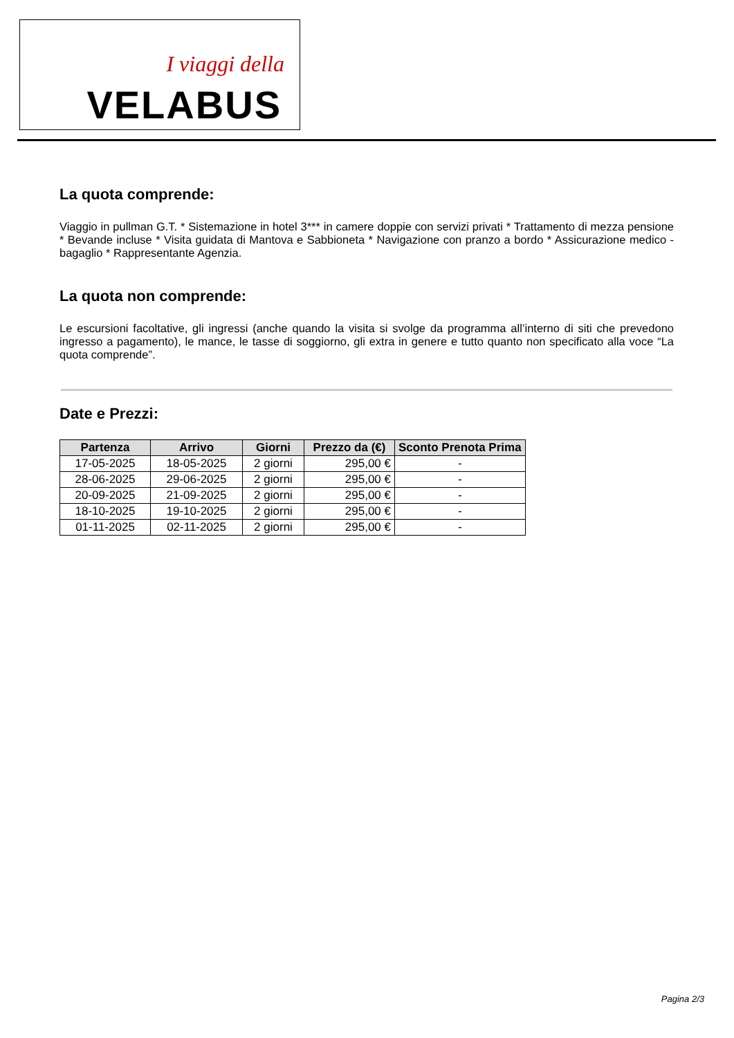I viaggi della
VELABUS
La quota comprende:
Viaggio in pullman G.T. * Sistemazione in hotel 3*** in camere doppie con servizi privati * Trattamento di mezza pensione * Bevande incluse * Visita guidata di Mantova e Sabbioneta * Navigazione con pranzo a bordo * Assicurazione medico - bagaglio * Rappresentante Agenzia.
La quota non comprende:
Le escursioni facoltative, gli ingressi (anche quando la visita si svolge da programma all’interno di siti che prevedono ingresso a pagamento), le mance, le tasse di soggiorno, gli extra in genere e tutto quanto non specificato alla voce “La quota comprende”.
Date e Prezzi:
| Partenza | Arrivo | Giorni | Prezzo da (€) | Sconto Prenota Prima |
| --- | --- | --- | --- | --- |
| 17-05-2025 | 18-05-2025 | 2 giorni | 295,00 € | - |
| 28-06-2025 | 29-06-2025 | 2 giorni | 295,00 € | - |
| 20-09-2025 | 21-09-2025 | 2 giorni | 295,00 € | - |
| 18-10-2025 | 19-10-2025 | 2 giorni | 295,00 € | - |
| 01-11-2025 | 02-11-2025 | 2 giorni | 295,00 € | - |
Pagina 2/3